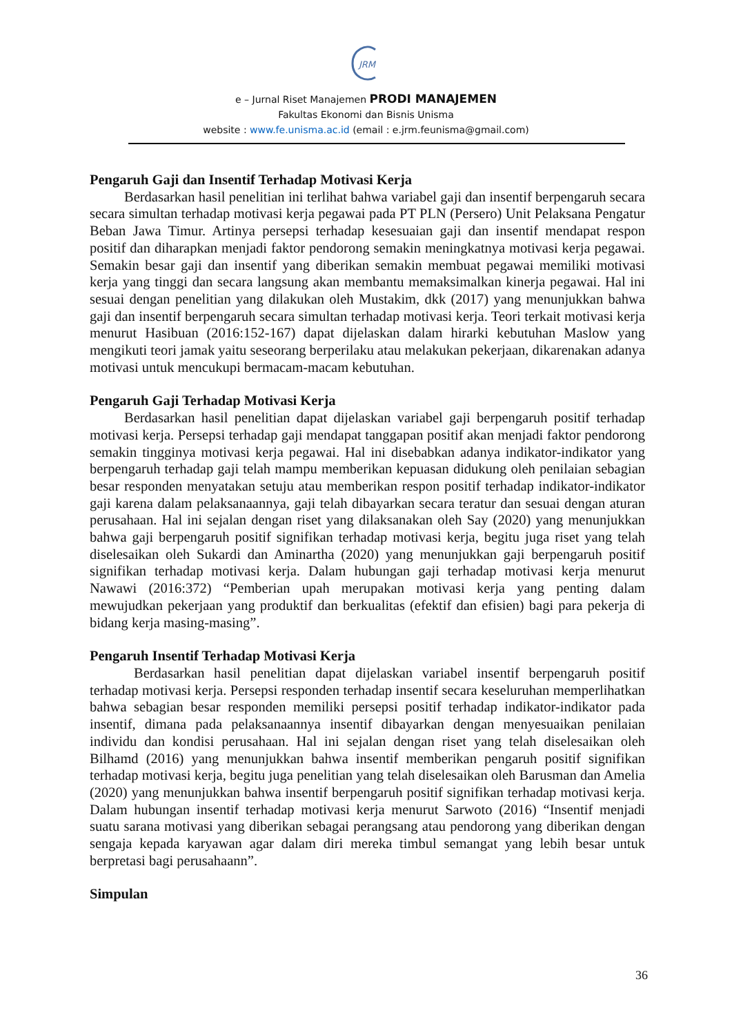JRM
e – Jurnal Riset Manajemen PRODI MANAJEMEN
Fakultas Ekonomi dan Bisnis Unisma
website : www.fe.unisma.ac.id (email : e.jrm.feunisma@gmail.com)
Pengaruh Gaji dan Insentif Terhadap Motivasi Kerja
Berdasarkan hasil penelitian ini terlihat bahwa variabel gaji dan insentif berpengaruh secara secara simultan terhadap motivasi kerja pegawai pada PT PLN (Persero) Unit Pelaksana Pengatur Beban Jawa Timur. Artinya persepsi terhadap kesesuaian gaji dan insentif mendapat respon positif dan diharapkan menjadi faktor pendorong semakin meningkatnya motivasi kerja pegawai. Semakin besar gaji dan insentif yang diberikan semakin membuat pegawai memiliki motivasi kerja yang tinggi dan secara langsung akan membantu memaksimalkan kinerja pegawai. Hal ini sesuai dengan penelitian yang dilakukan oleh Mustakim, dkk (2017) yang menunjukkan bahwa gaji dan insentif berpengaruh secara simultan terhadap motivasi kerja. Teori terkait motivasi kerja menurut Hasibuan (2016:152-167) dapat dijelaskan dalam hirarki kebutuhan Maslow yang mengikuti teori jamak yaitu seseorang berperilaku atau melakukan pekerjaan, dikarenakan adanya motivasi untuk mencukupi bermacam-macam kebutuhan.
Pengaruh Gaji Terhadap Motivasi Kerja
Berdasarkan hasil penelitian dapat dijelaskan variabel gaji berpengaruh positif terhadap motivasi kerja. Persepsi terhadap gaji mendapat tanggapan positif akan menjadi faktor pendorong semakin tingginya motivasi kerja pegawai. Hal ini disebabkan adanya indikator-indikator yang berpengaruh terhadap gaji telah mampu memberikan kepuasan didukung oleh penilaian sebagian besar responden menyatakan setuju atau memberikan respon positif terhadap indikator-indikator gaji karena dalam pelaksanaannya, gaji telah dibayarkan secara teratur dan sesuai dengan aturan perusahaan. Hal ini sejalan dengan riset yang dilaksanakan oleh Say (2020) yang menunjukkan bahwa gaji berpengaruh positif signifikan terhadap motivasi kerja, begitu juga riset yang telah diselesaikan oleh Sukardi dan Aminartha (2020) yang menunjukkan gaji berpengaruh positif signifikan terhadap motivasi kerja. Dalam hubungan gaji terhadap motivasi kerja menurut Nawawi (2016:372) “Pemberian upah merupakan motivasi kerja yang penting dalam mewujudkan pekerjaan yang produktif dan berkualitas (efektif dan efisien) bagi para pekerja di bidang kerja masing-masing”.
Pengaruh Insentif Terhadap Motivasi Kerja
Berdasarkan hasil penelitian dapat dijelaskan variabel insentif berpengaruh positif terhadap motivasi kerja. Persepsi responden terhadap insentif secara keseluruhan memperlihatkan bahwa sebagian besar responden memiliki persepsi positif terhadap indikator-indikator pada insentif, dimana pada pelaksanaannya insentif dibayarkan dengan menyesuaikan penilaian individu dan kondisi perusahaan. Hal ini sejalan dengan riset yang telah diselesaikan oleh Bilhamd (2016) yang menunjukkan bahwa insentif memberikan pengaruh positif signifikan terhadap motivasi kerja, begitu juga penelitian yang telah diselesaikan oleh Barusman dan Amelia (2020) yang menunjukkan bahwa insentif berpengaruh positif signifikan terhadap motivasi kerja. Dalam hubungan insentif terhadap motivasi kerja menurut Sarwoto (2016) “Insentif menjadi suatu sarana motivasi yang diberikan sebagai perangsang atau pendorong yang diberikan dengan sengaja kepada karyawan agar dalam diri mereka timbul semangat yang lebih besar untuk berpretasi bagi perusahaann”.
Simpulan
36